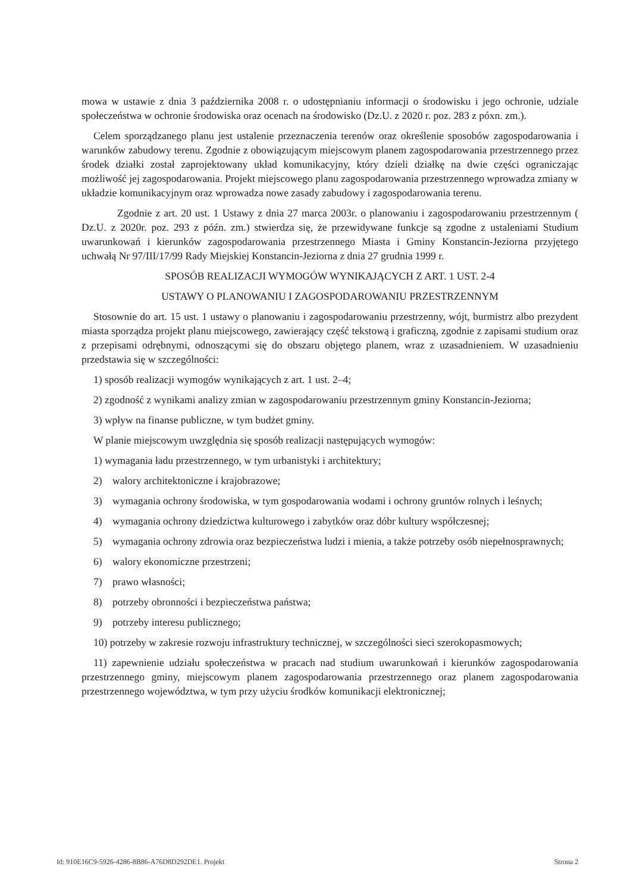mowa w ustawie z dnia 3 października 2008 r. o udostępnianiu informacji o środowisku i jego ochronie, udziale społeczeństwa w ochronie środowiska oraz ocenach na środowisko (Dz.U. z 2020 r. poz. 283 z póxn. zm.).
Celem sporządzanego planu jest ustalenie przeznaczenia terenów oraz określenie sposobów zagospodarowania i warunków zabudowy terenu. Zgodnie z obowiązującym miejscowym planem zagospodarowania przestrzennego przez środek działki został zaprojektowany układ komunikacyjny, który dzieli działkę na dwie części ograniczając możliwość jej zagospodarowania. Projekt miejscowego planu zagospodarowania przestrzennego wprowadza zmiany w układzie komunikacyjnym oraz wprowadza nowe zasady zabudowy i zagospodarowania terenu.
Zgodnie z art. 20 ust. 1 Ustawy z dnia 27 marca 2003r. o planowaniu i zagospodarowaniu przestrzennym ( Dz.U. z 2020r. poz. 293 z późn. zm.) stwierdza się, że przewidywane funkcje są zgodne z ustaleniami Studium uwarunkowań i kierunków zagospodarowania przestrzennego Miasta i Gminy Konstancin-Jeziorna przyjętego uchwałą Nr 97/III/17/99 Rady Miejskiej Konstancin-Jeziorna z dnia 27 grudnia 1999 r.
SPOSÓB REALIZACJI WYMOGÓW WYNIKAJĄCYCH Z ART. 1 UST. 2-4
USTAWY O PLANOWANIU I ZAGOSPODAROWANIU PRZESTRZENNYM
Stosownie do art. 15 ust. 1 ustawy o planowaniu i zagospodarowaniu przestrzenny, wójt, burmistrz albo prezydent miasta sporządza projekt planu miejscowego, zawierający część tekstową i graficzną, zgodnie z zapisami studium oraz z przepisami odrębnymi, odnoszącymi się do obszaru objętego planem, wraz z uzasadnieniem. W uzasadnieniu przedstawia się w szczególności:
1) sposób realizacji wymogów wynikających z art. 1 ust. 2–4;
2) zgodność z wynikami analizy zmian w zagospodarowaniu przestrzennym gminy Konstancin-Jeziorna;
3) wpływ na finanse publiczne, w tym budżet gminy.
W planie miejscowym uwzględnia się sposób realizacji następujących wymogów:
1) wymagania ładu przestrzennego, w tym urbanistyki i architektury;
2) walory architektoniczne i krajobrazowe;
3) wymagania ochrony środowiska, w tym gospodarowania wodami i ochrony gruntów rolnych i leśnych;
4) wymagania ochrony dziedzictwa kulturowego i zabytków oraz dóbr kultury współczesnej;
5) wymagania ochrony zdrowia oraz bezpieczeństwa ludzi i mienia, a także potrzeby osób niepełnosprawnych;
6) walory ekonomiczne przestrzeni;
7) prawo własności;
8) potrzeby obronności i bezpieczeństwa państwa;
9) potrzeby interesu publicznego;
10) potrzeby w zakresie rozwoju infrastruktury technicznej, w szczególności sieci szerokopasmowych;
11) zapewnienie udziału społeczeństwa w pracach nad studium uwarunkowań i kierunków zagospodarowania przestrzennego gminy, miejscowym planem zagospodarowania przestrzennego oraz planem zagospodarowania przestrzennego województwa, w tym przy użyciu środków komunikacji elektronicznej;
Id: 910E16C9-5926-4286-8B86-A76D8D292DE1. Projekt Strona 2